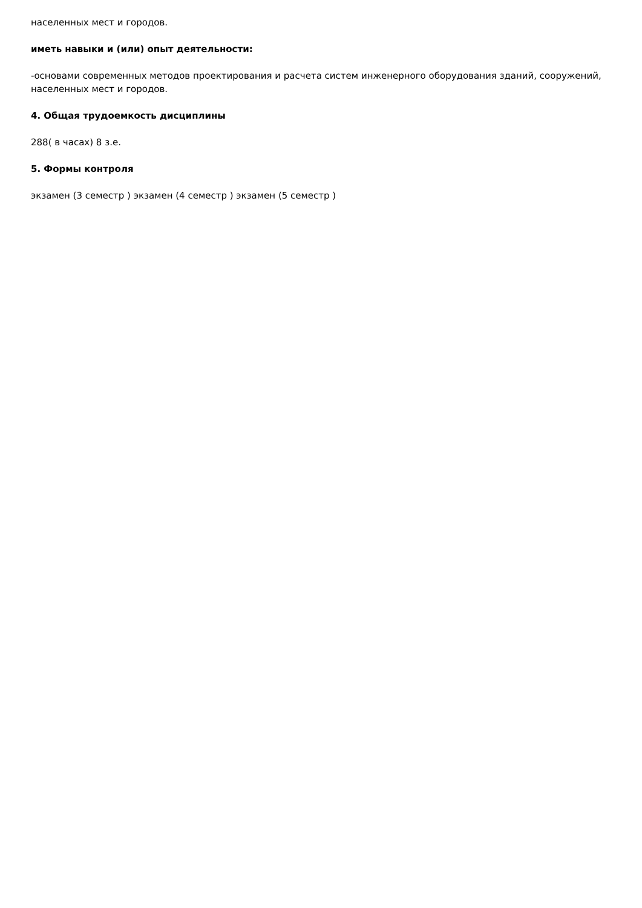населенных мест и городов.
иметь навыки и (или) опыт деятельности:
-основами современных методов проектирования и расчета систем инженерного оборудования зданий, сооружений, населенных мест и городов.
4. Общая трудоемкость дисциплины
288( в часах) 8 з.е.
5. Формы контроля
экзамен (3 семестр ) экзамен (4 семестр ) экзамен (5 семестр )